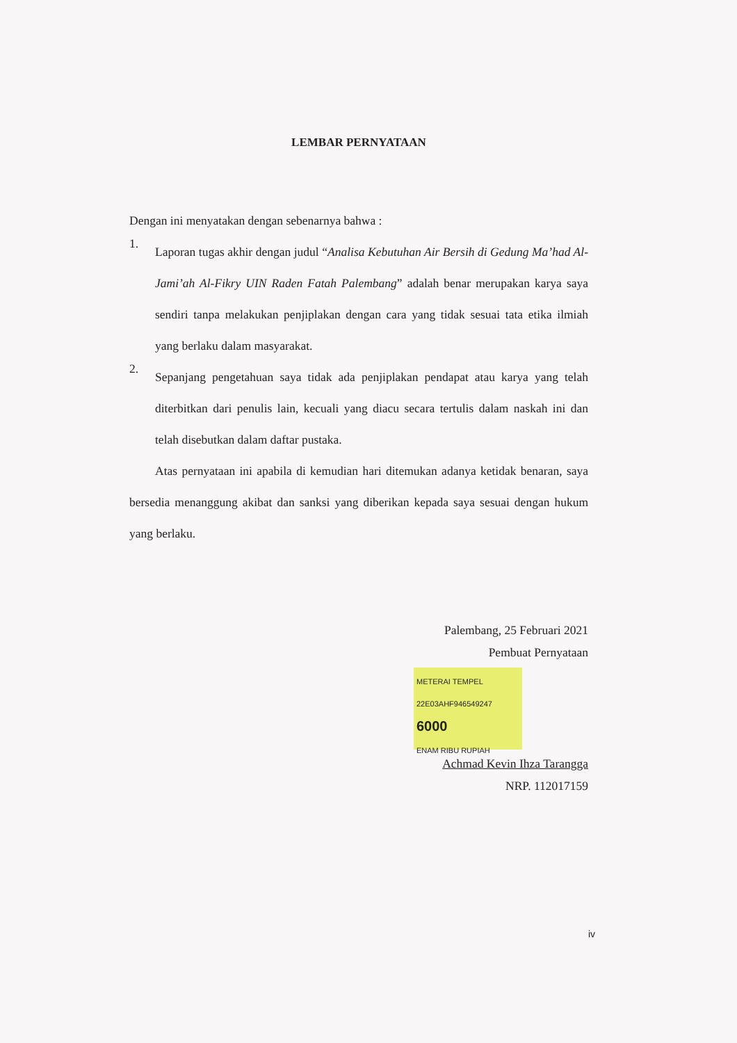LEMBAR PERNYATAAN
Dengan ini menyatakan dengan sebenarnya bahwa :
1.
Laporan tugas akhir dengan judul “Analisa Kebutuhan Air Bersih di Gedung Ma’had Al-Jami’ah Al-Fikry UIN Raden Fatah Palembang” adalah benar merupakan karya saya sendiri tanpa melakukan penjiplakan dengan cara yang tidak sesuai tata etika ilmiah yang berlaku dalam masyarakat.
2.
Sepanjang pengetahuan saya tidak ada penjiplakan pendapat atau karya yang telah diterbitkan dari penulis lain, kecuali yang diacu secara tertulis dalam naskah ini dan telah disebutkan dalam daftar pustaka.
Atas pernyataan ini apabila di kemudian hari ditemukan adanya ketidak benaran, saya bersedia menanggung akibat dan sanksi yang diberikan kepada saya sesuai dengan hukum yang berlaku.
Palembang, 25 Februari 2021
Pembuat Pernyataan
METERAI TEMPEL
22E03AHF946549247
6000
ENAM RIBU RUPIAH
Achmad Kevin Ihza Tarangga
NRP. 112017159
iv